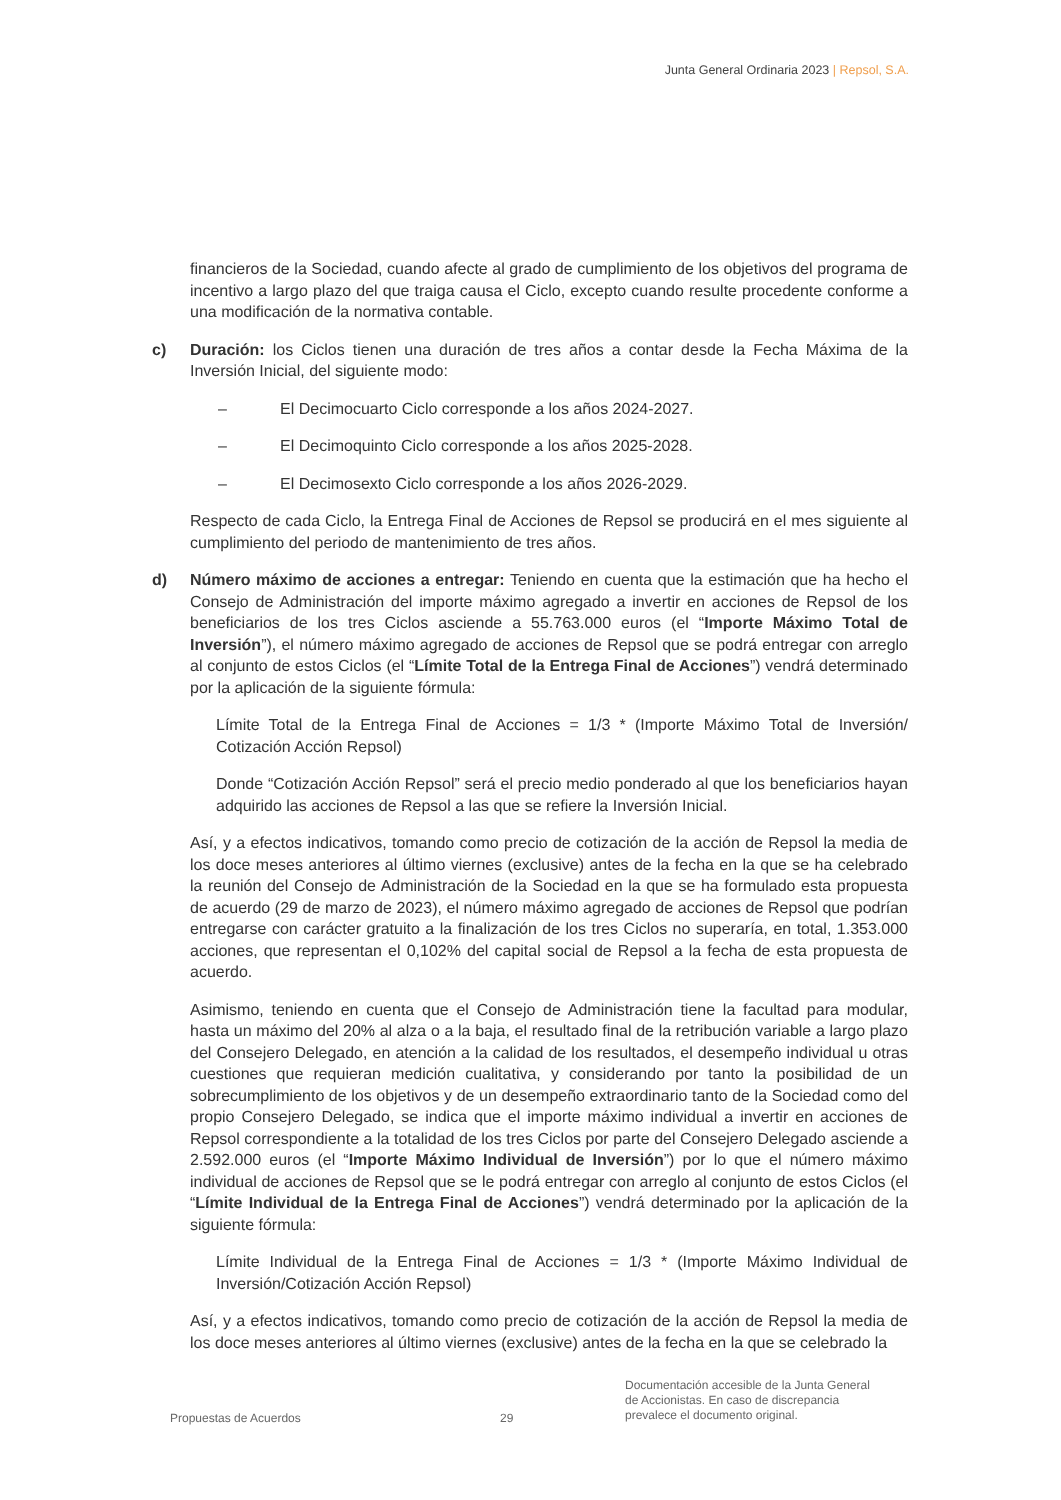Junta General Ordinaria 2023 | Repsol, S.A.
financieros de la Sociedad, cuando afecte al grado de cumplimiento de los objetivos del programa de incentivo a largo plazo del que traiga causa el Ciclo, excepto cuando resulte procedente conforme a una modificación de la normativa contable.
c) Duración: los Ciclos tienen una duración de tres años a contar desde la Fecha Máxima de la Inversión Inicial, del siguiente modo:
– El Decimocuarto Ciclo corresponde a los años 2024-2027.
– El Decimoquinto Ciclo corresponde a los años 2025-2028.
– El Decimosexto Ciclo corresponde a los años 2026-2029.
Respecto de cada Ciclo, la Entrega Final de Acciones de Repsol se producirá en el mes siguiente al cumplimiento del periodo de mantenimiento de tres años.
d) Número máximo de acciones a entregar: Teniendo en cuenta que la estimación que ha hecho el Consejo de Administración del importe máximo agregado a invertir en acciones de Repsol de los beneficiarios de los tres Ciclos asciende a 55.763.000 euros (el “Importe Máximo Total de Inversión”), el número máximo agregado de acciones de Repsol que se podrá entregar con arreglo al conjunto de estos Ciclos (el “Límite Total de la Entrega Final de Acciones”) vendrá determinado por la aplicación de la siguiente fórmula:
Límite Total de la Entrega Final de Acciones = 1/3 * (Importe Máximo Total de Inversión/ Cotización Acción Repsol)
Donde “Cotización Acción Repsol” será el precio medio ponderado al que los beneficiarios hayan adquirido las acciones de Repsol a las que se refiere la Inversión Inicial.
Así, y a efectos indicativos, tomando como precio de cotización de la acción de Repsol la media de los doce meses anteriores al último viernes (exclusive) antes de la fecha en la que se ha celebrado la reunión del Consejo de Administración de la Sociedad en la que se ha formulado esta propuesta de acuerdo (29 de marzo de 2023), el número máximo agregado de acciones de Repsol que podrían entregarse con carácter gratuito a la finalización de los tres Ciclos no superaría, en total, 1.353.000 acciones, que representan el 0,102% del capital social de Repsol a la fecha de esta propuesta de acuerdo.
Asimismo, teniendo en cuenta que el Consejo de Administración tiene la facultad para modular, hasta un máximo del 20% al alza o a la baja, el resultado final de la retribución variable a largo plazo del Consejero Delegado, en atención a la calidad de los resultados, el desempeño individual u otras cuestiones que requieran medición cualitativa, y considerando por tanto la posibilidad de un sobrecumplimiento de los objetivos y de un desempeño extraordinario tanto de la Sociedad como del propio Consejero Delegado, se indica que el importe máximo individual a invertir en acciones de Repsol correspondiente a la totalidad de los tres Ciclos por parte del Consejero Delegado asciende a 2.592.000 euros (el “Importe Máximo Individual de Inversión”) por lo que el número máximo individual de acciones de Repsol que se le podrá entregar con arreglo al conjunto de estos Ciclos (el “Límite Individual de la Entrega Final de Acciones”) vendrá determinado por la aplicación de la siguiente fórmula:
Límite Individual de la Entrega Final de Acciones = 1/3 * (Importe Máximo Individual de Inversión/Cotización Acción Repsol)
Así, y a efectos indicativos, tomando como precio de cotización de la acción de Repsol la media de los doce meses anteriores al último viernes (exclusive) antes de la fecha en la que se celebrado la
Propuestas de Acuerdos 29
Documentación accesible de la Junta General
de Accionistas. En caso de discrepancia
prevalece el documento original.